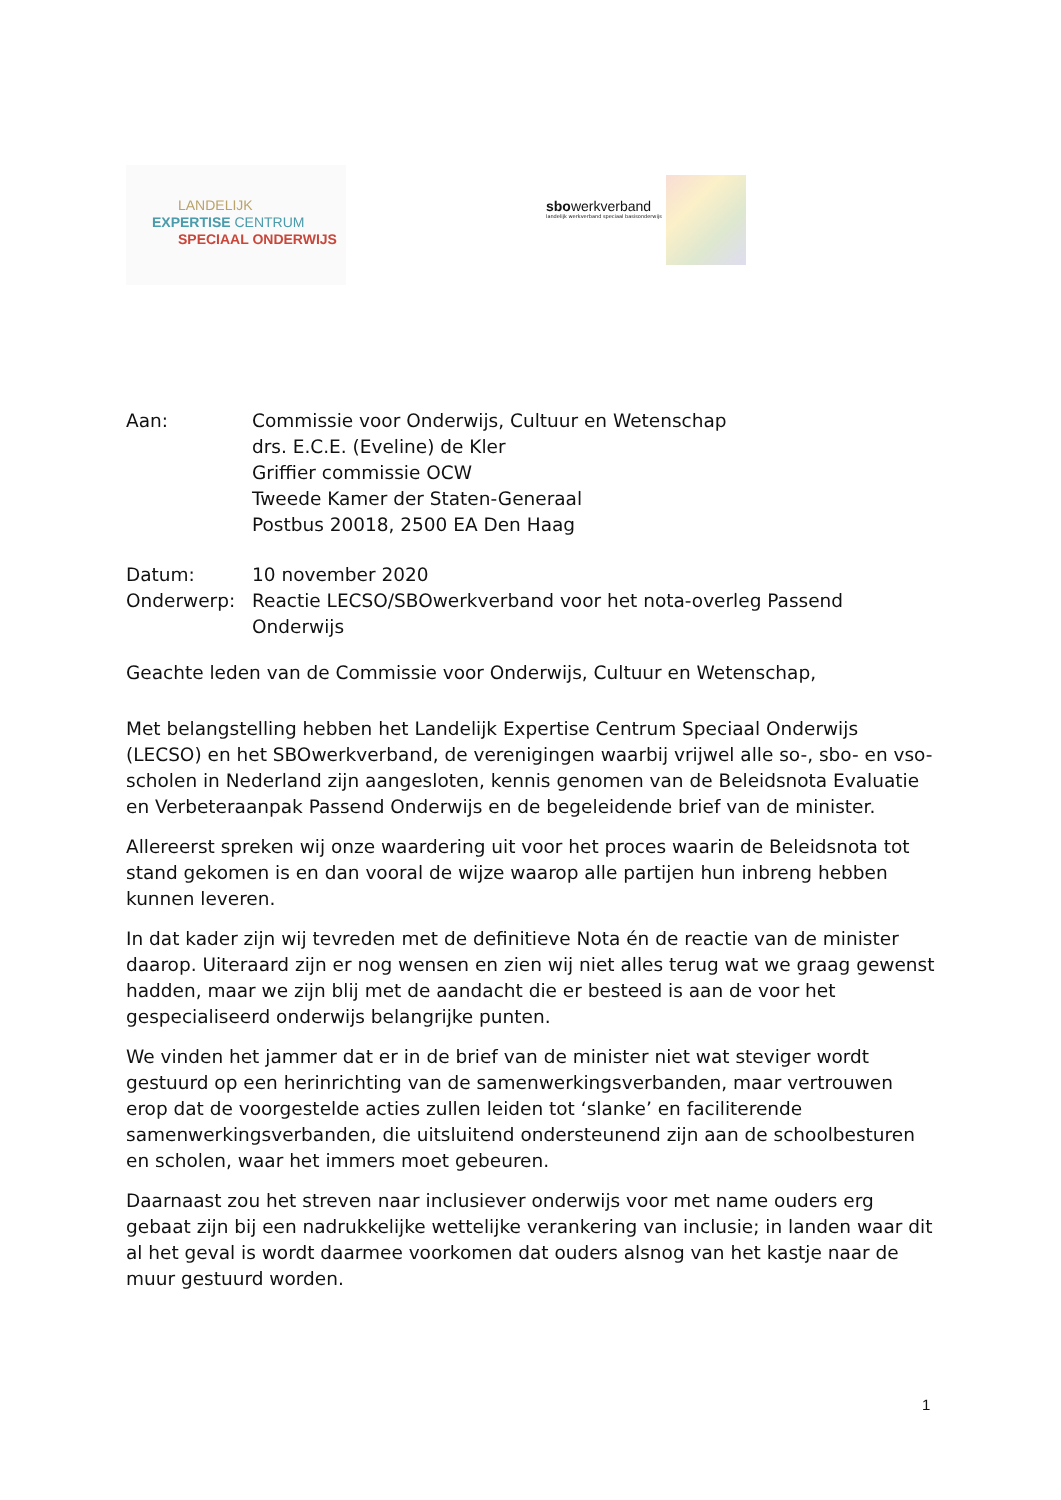LANDELIJK
EXPERTISE CENTRUM
SPECIAAL ONDERWIJS
sbowerkverband
landelijk werkverband speciaal basisonderwijs
Aan: Commissie voor Onderwijs, Cultuur en Wetenschap
drs. E.C.E. (Eveline) de Kler
Griffier commissie OCW
Tweede Kamer der Staten-Generaal
Postbus 20018, 2500 EA Den Haag
Datum: 10 november 2020
Onderwerp: Reactie LECSO/SBOwerkverband voor het nota-overleg Passend Onderwijs
Geachte leden van de Commissie voor Onderwijs, Cultuur en Wetenschap,
Met belangstelling hebben het Landelijk Expertise Centrum Speciaal Onderwijs (LECSO) en het SBOwerkverband, de verenigingen waarbij vrijwel alle so-, sbo- en vso-scholen in Nederland zijn aangesloten, kennis genomen van de Beleidsnota Evaluatie en Verbeteraanpak Passend Onderwijs en de begeleidende brief van de minister.
Allereerst spreken wij onze waardering uit voor het proces waarin de Beleidsnota tot stand gekomen is en dan vooral de wijze waarop alle partijen hun inbreng hebben kunnen leveren.
In dat kader zijn wij tevreden met de definitieve Nota én de reactie van de minister daarop. Uiteraard zijn er nog wensen en zien wij niet alles terug wat we graag gewenst hadden, maar we zijn blij met de aandacht die er besteed is aan de voor het gespecialiseerd onderwijs belangrijke punten.
We vinden het jammer dat er in de brief van de minister niet wat steviger wordt gestuurd op een herinrichting van de samenwerkingsverbanden, maar vertrouwen erop dat de voorgestelde acties zullen leiden tot ‘slanke’ en faciliterende samenwerkingsverbanden, die uitsluitend ondersteunend zijn aan de schoolbesturen en scholen, waar het immers moet gebeuren.
Daarnaast zou het streven naar inclusiever onderwijs voor met name ouders erg gebaat zijn bij een nadrukkelijke wettelijke verankering van inclusie; in landen waar dit al het geval is wordt daarmee voorkomen dat ouders alsnog van het kastje naar de muur gestuurd worden.
1